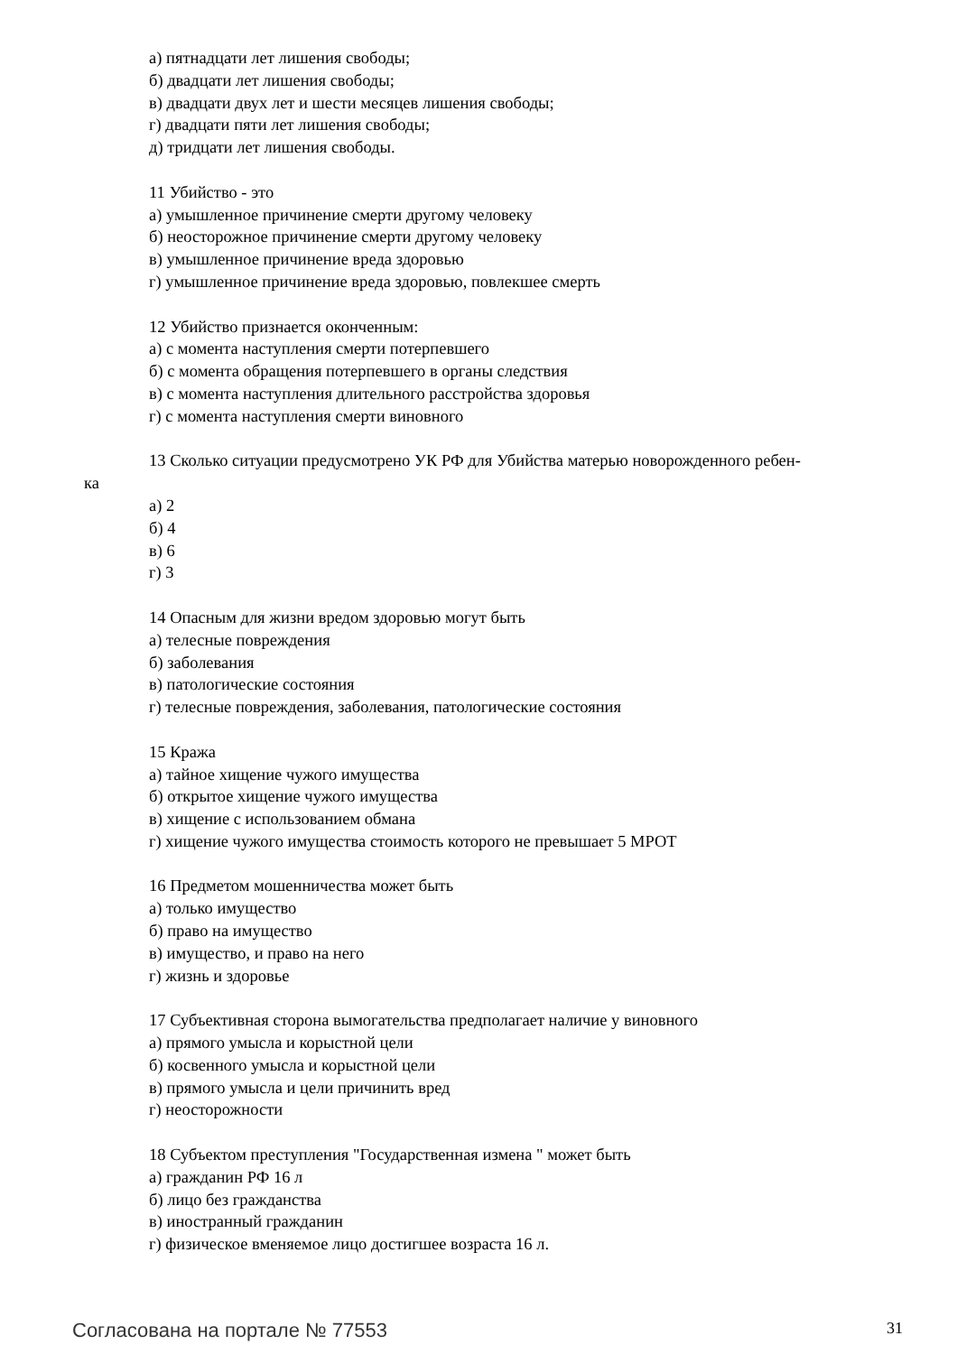а) пятнадцати лет лишения свободы;
б) двадцати лет лишения свободы;
в) двадцати двух лет и шести месяцев лишения свободы;
г) двадцати пяти лет лишения свободы;
д) тридцати лет лишения свободы.
11 Убийство - это
а) умышленное причинение смерти другому человеку
б) неосторожное причинение смерти другому человеку
в) умышленное причинение вреда здоровью
г) умышленное причинение вреда здоровью, повлекшее смерть
12 Убийство признается оконченным:
а) с момента наступления смерти потерпевшего
б) с момента обращения потерпевшего в органы следствия
в) с момента наступления длительного расстройства здоровья
г) с момента наступления смерти виновного
13 Сколько ситуации предусмотрено УК РФ для Убийства матерью новорожденного ребен-
ка
а) 2
б) 4
в) 6
г) 3
14 Опасным для жизни вредом здоровью могут быть
а) телесные повреждения
б) заболевания
в) патологические состояния
г) телесные повреждения, заболевания, патологические состояния
15 Кража
а) тайное хищение чужого имущества
б) открытое хищение чужого имущества
в) хищение с использованием обмана
г) хищение чужого имущества стоимость которого не превышает 5 МРОТ
16 Предметом мошенничества может быть
а) только имущество
б) право на имущество
в) имущество, и право на него
г) жизнь и здоровье
17 Субъективная сторона вымогательства предполагает наличие у виновного
а) прямого умысла и корыстной цели
б) косвенного умысла и корыстной цели
в) прямого умысла и цели причинить вред
г) неосторожности
18 Субъектом преступления "Государственная измена " может быть
а) гражданин РФ 16 л
б) лицо без гражданства
в) иностранный гражданин
г) физическое вменяемое лицо достигшее возраста 16 л.
Согласована на портале № 77553 31